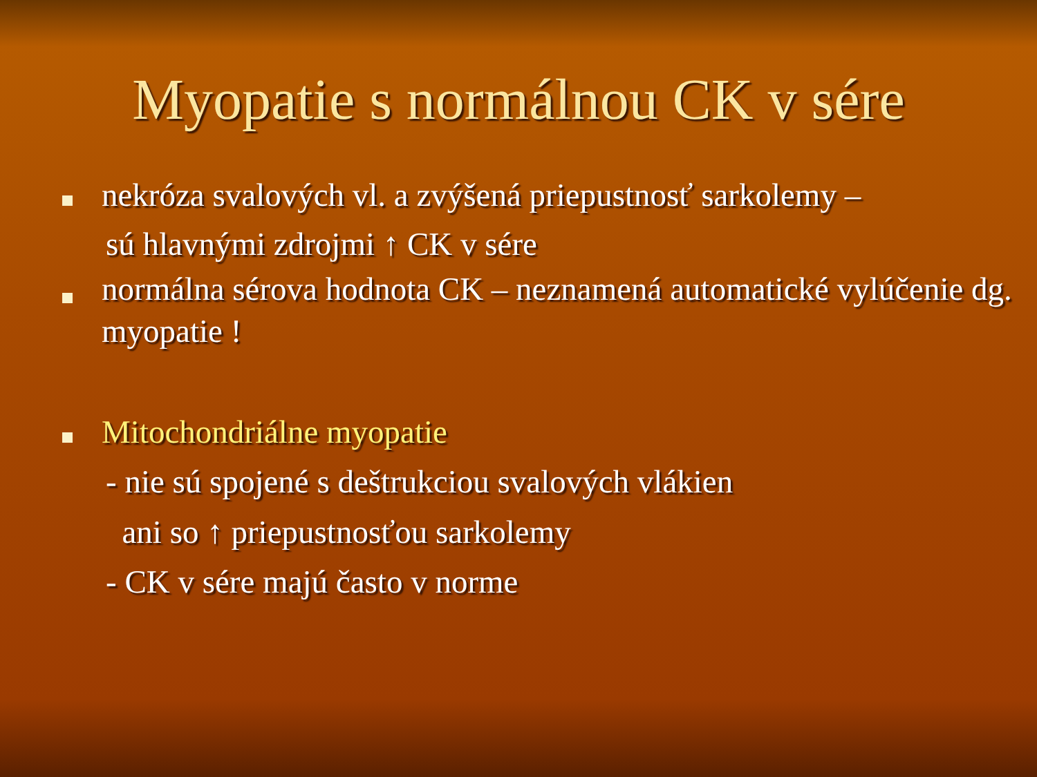Myopatie s normálnou CK v sére
nekróza svalových vl. a zvýšená priepustnosť sarkolemy –
sú hlavnými zdrojmi ↑ CK v sére
normálna sérova hodnota CK – neznamená automatické vylúčenie dg. myopatie !
Mitochondriálne myopatie
- nie sú spojené s deštrukciou svalových vlákien
ani so ↑ priepustnosťou sarkolemy
- CK v sére majú často v norme